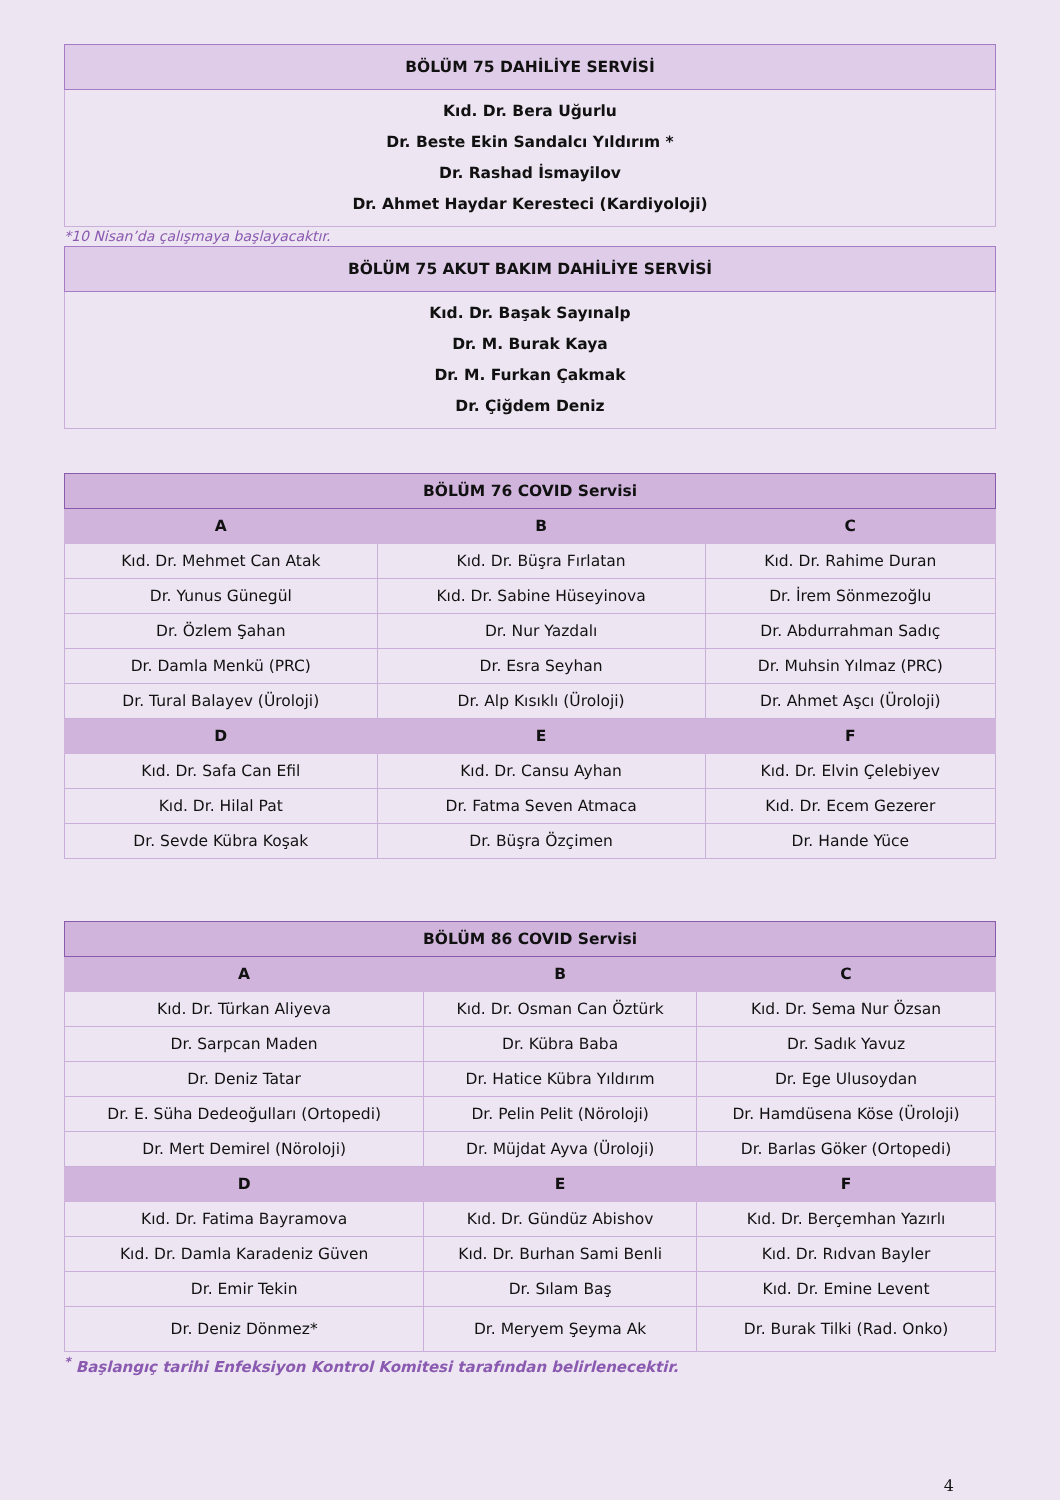| BÖLÜM 75 DAHİLİYE SERVİSİ |
| --- |
| Kıd. Dr. Bera Uğurlu Dr. Beste Ekin Sandalcı Yıldırım * Dr. Rashad İsmayilov Dr. Ahmet Haydar Keresteci (Kardiyoloji) |
*10 Nisan’da çalışmaya başlayacaktır.
| BÖLÜM 75 AKUT BAKIM DAHİLİYE SERVİSİ |
| --- |
| Kıd. Dr. Başak Sayınalp Dr. M. Burak Kaya Dr. M. Furkan Çakmak Dr. Çiğdem Deniz |
| BÖLÜM 76 COVID Servisi | | |
| --- | --- | --- |
| A | B | C |
| Kıd. Dr. Mehmet Can Atak | Kıd. Dr. Büşra Fırlatan | Kıd. Dr. Rahime Duran |
| Dr. Yunus Günegül | Kıd. Dr. Sabine Hüseyinova | Dr. İrem Sönmezoğlu |
| Dr. Özlem Şahan | Dr. Nur Yazdalı | Dr. Abdurrahman Sadıç |
| Dr. Damla Menkü (PRC) | Dr. Esra Seyhan | Dr. Muhsin Yılmaz (PRC) |
| Dr. Tural Balayev (Üroloji) | Dr. Alp Kısıklı (Üroloji) | Dr. Ahmet Aşcı (Üroloji) |
| D | E | F |
| Kıd. Dr. Safa Can Efil | Kıd. Dr. Cansu Ayhan | Kıd. Dr. Elvin Çelebiyev |
| Kıd. Dr. Hilal Pat | Dr. Fatma Seven Atmaca | Kıd. Dr. Ecem Gezerer |
| Dr. Sevde Kübra Koşak | Dr. Büşra Özçimen | Dr. Hande Yüce |
| BÖLÜM 86 COVID Servisi | | |
| --- | --- | --- |
| A | B | C |
| Kıd. Dr. Türkan Aliyeva | Kıd. Dr. Osman Can Öztürk | Kıd. Dr. Sema Nur Özsan |
| Dr. Sarpcan Maden | Dr. Kübra Baba | Dr. Sadık Yavuz |
| Dr. Deniz Tatar | Dr. Hatice Kübra Yıldırım | Dr. Ege Ulusoydan |
| Dr. E. Süha Dedeoğulları (Ortopedi) | Dr. Pelin Pelit (Nöroloji) | Dr. Hamdüsena Köse (Üroloji) |
| Dr. Mert Demirel (Nöroloji) | Dr. Müjdat Ayva (Üroloji) | Dr. Barlas Göker (Ortopedi) |
| D | E | F |
| Kıd. Dr. Fatima Bayramova | Kıd. Dr. Gündüz Abishov | Kıd. Dr. Berçemhan Yazırlı |
| Kıd. Dr. Damla Karadeniz Güven | Kıd. Dr. Burhan Sami Benli | Kıd. Dr. Rıdvan Bayler |
| Dr. Emir Tekin | Dr. Sılam Baş | Kıd. Dr. Emine Levent |
| Dr. Deniz Dönmez* | Dr. Meryem Şeyma Ak | Dr. Burak Tilki (Rad. Onko) |
<sup>*</sup> Başlangıç tarihi Enfeksiyon Kontrol Komitesi tarafından belirlenecektir.
4